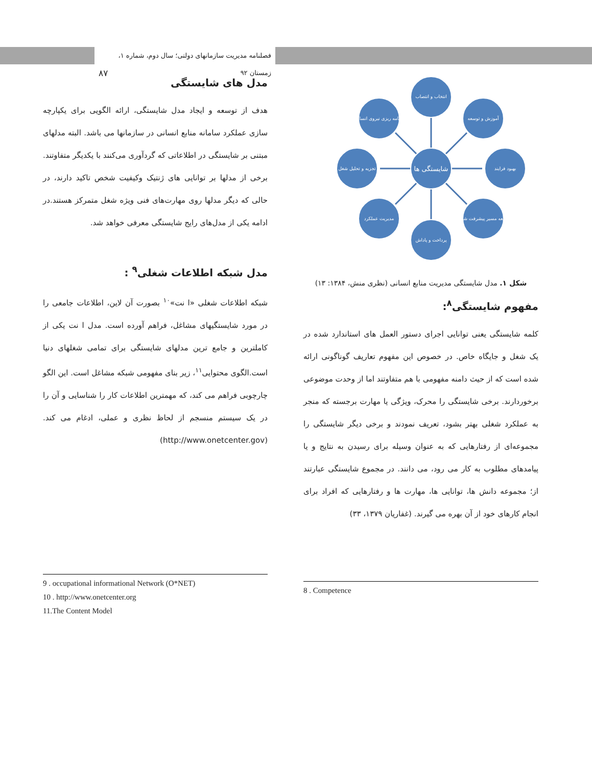فصلنامه مدیریت سازمانهای دولتی؛ سال دوم، شماره ۱، زمستان ۹۲ ۸۷
شایستگی ها
انتخاب و انتصاب
پرداخت و پاداش
تجزیه و تحلیل شغل
بهبود فرایند
برنامه ریزی نیروی انسانی
آموزش و توسعه
مدیریت عملکرد
توسعه مسیر پیشرفت شغلی
شکل ۱. مدل شایستگی مدیریت منابع انسانی (نظری منش، ۱۳۸۴: ۱۳)
مفهوم شایستگی<sup>۸</sup>:
کلمه شایستگی یعنی توانایی اجرای دستور العمل های استاندارد شده در یک شغل و جایگاه خاص. در خصوص این مفهوم تعاریف گوناگونی ارائه شده است که از حیث دامنه مفهومی با هم متفاوتند اما از وحدت موضوعی برخوردارند. برخی شایستگی را محرک، ویژگی یا مهارت برجسته که منجر به عملکرد شغلی بهتر بشود، تعریف نمودند و برخی دیگر شایستگی را مجموعه‌ای از رفتارهایی که به عنوان وسیله برای رسیدن به نتایج و یا پیامدهای مطلوب به کار می رود، می دانند. در مجموع شایستگی عبارتند از؛ مجموعه دانش ها، توانایی ها، مهارت ها و رفتارهایی که افراد برای انجام کارهای خود از آن بهره می گیرند. (غفاریان ۱۳۷۹، ۳۳)
8 . Competence
مدل های شایستگی
هدف از توسعه و ایجاد مدل شایستگی، ارائه الگویی برای یکپارچه سازی عملکرد سامانه منابع انسانی در سازمانها می باشد. البته مدلهای مبتنی بر شایستگی در اطلاعاتی که گردآوری می‌کنند با یکدیگر متفاوتند. برخی از مدلها بر توانایی های ژنتیک وکیفیت شخص تاکید دارند، در حالی که دیگر مدلها روی مهارت‌های فنی ویژه شغل متمرکز هستند.در ادامه یکی از مدل‌های رایج شایستگی معرفی خواهد شد.
مدل شبکه اطلاعات شغلی<sup>۹</sup> :
شبکه اطلاعات شغلی «ا نت»<sup>۱۰</sup> بصورت آن لاین، اطلاعات جامعی را در مورد شایستگیهای مشاغل، فراهم آورده است. مدل ا نت یکی از کاملترین و جامع ترین مدلهای شایستگی برای تمامی شغلهای دنیا است.الگوی محتوایی<sup>۱۱</sup>، زیر بنای مفهومی شبکه مشاغل است. این الگو چارچوبی فراهم می کند، که مهمترین اطلاعات کار را شناسایی و آن را در یک سیستم منسجم از لحاظ نظری و عملی، ادغام می کند. (http://www.onetcenter.gov)
9 . occupational informational Network (O*NET)
10 . http://www.onetcenter.org
11.The Content Model